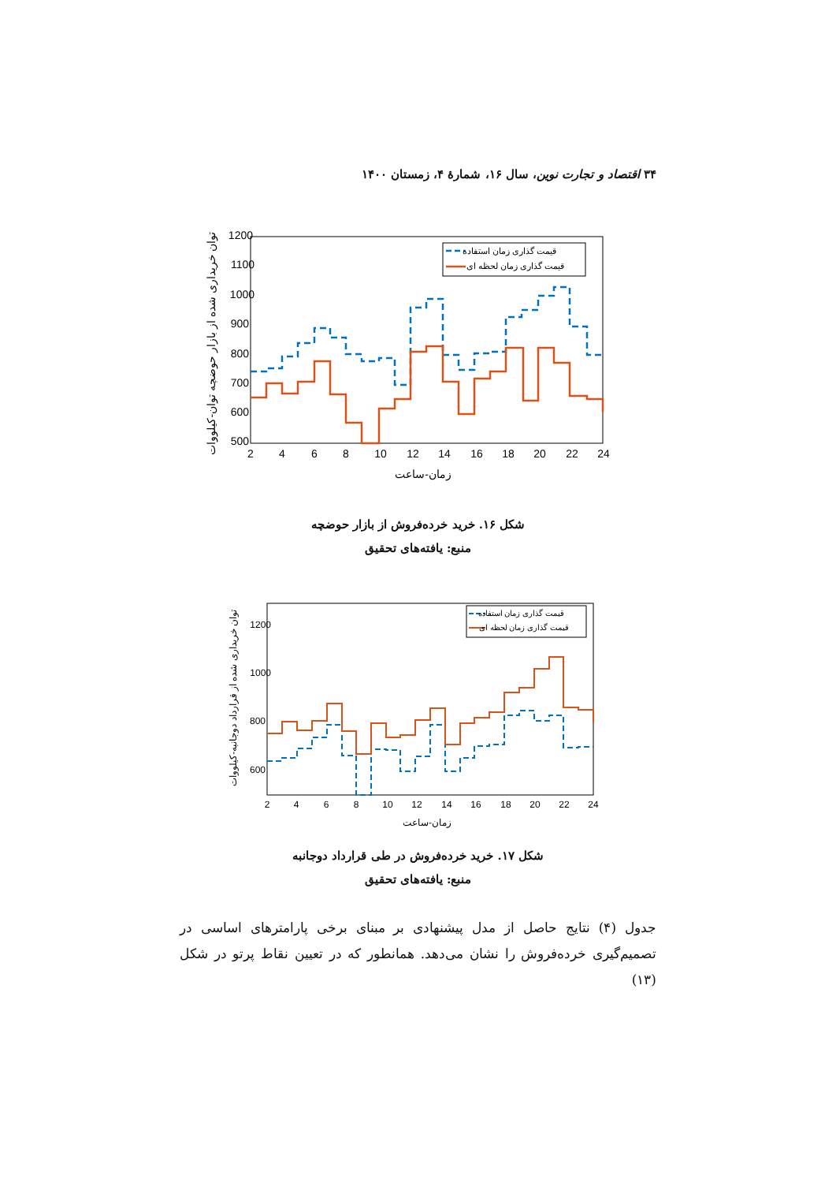۳۴ اقتصاد و تجارت نوین، سال ۱۶، شمارهٔ ۴، زمستان ۱۴۰۰
1200
1100
1000
900
800
700
600
500
2
4
6
8
10
12
14
16
18
20
22
24
زمان-ساعت
توان خریداری شده از بازار حوضچه توان-کیلووات
قیمت گذاری زمان استفاده
قیمت گذاری زمان لحظه ای
شکل ۱۶. خرید خرده‌فروش از بازار حوضچه
منبع: یافته‌های تحقیق
1200
1000
800
600
2
4
6
8
10
12
14
16
18
20
22
24
زمان-ساعت
توان خریداری شده از قرارداد دوجانبه-کیلووات
قیمت گذاری زمان استفاده
قیمت گذاری زمان لحظه ای
شکل ۱۷. خرید خرده‌فروش در طی قرارداد دوجانبه
منبع: یافته‌های تحقیق
جدول (۴) نتایج حاصل از مدل پیشنهادی بر مبنای برخی پارامترهای اساسی در تصمیم‌گیری خرده‌فروش را نشان می‌دهد. همانطور که در تعیین نقاط پرتو در شکل (۱۳)